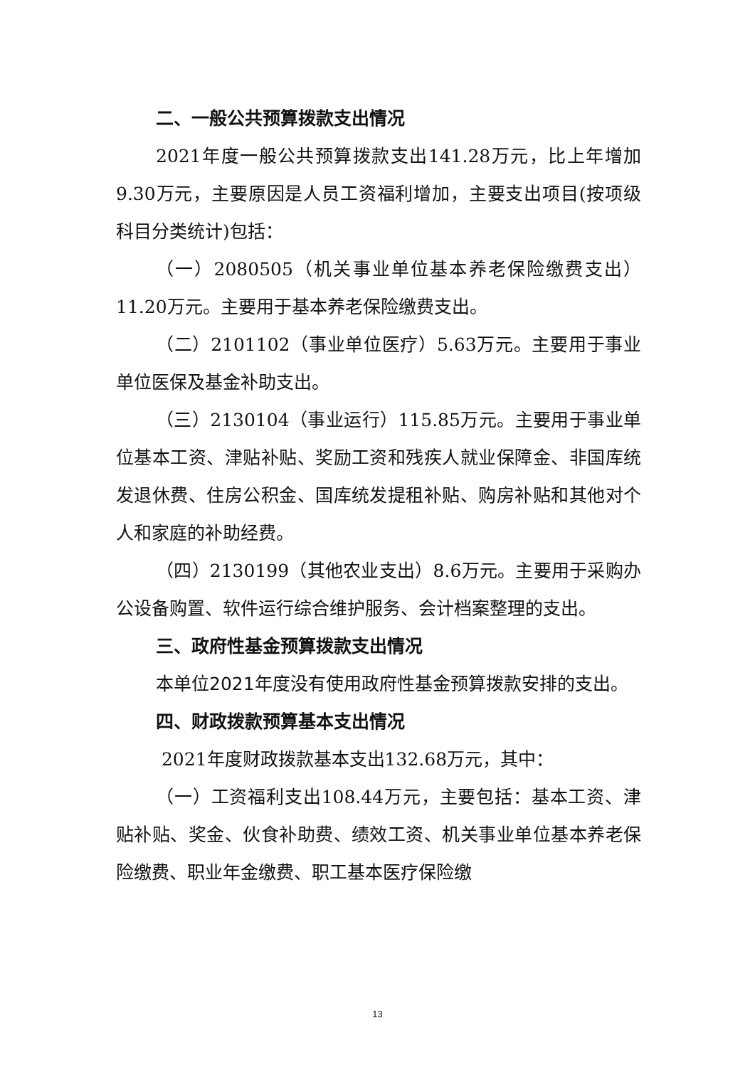二、一般公共预算拨款支出情况
2021年度一般公共预算拨款支出141.28万元，比上年增加9.30万元，主要原因是人员工资福利增加，主要支出项目(按项级科目分类统计)包括：
（一）2080505（机关事业单位基本养老保险缴费支出）11.20万元。主要用于基本养老保险缴费支出。
（二）2101102（事业单位医疗）5.63万元。主要用于事业单位医保及基金补助支出。
（三）2130104（事业运行）115.85万元。主要用于事业单位基本工资、津贴补贴、奖励工资和残疾人就业保障金、非国库统发退休费、住房公积金、国库统发提租补贴、购房补贴和其他对个人和家庭的补助经费。
（四）2130199（其他农业支出）8.6万元。主要用于采购办公设备购置、软件运行综合维护服务、会计档案整理的支出。
三、政府性基金预算拨款支出情况
本单位2021年度没有使用政府性基金预算拨款安排的支出。
四、财政拨款预算基本支出情况
2021年度财政拨款基本支出132.68万元，其中：
（一）工资福利支出108.44万元，主要包括：基本工资、津贴补贴、奖金、伙食补助费、绩效工资、机关事业单位基本养老保险缴费、职业年金缴费、职工基本医疗保险缴
13